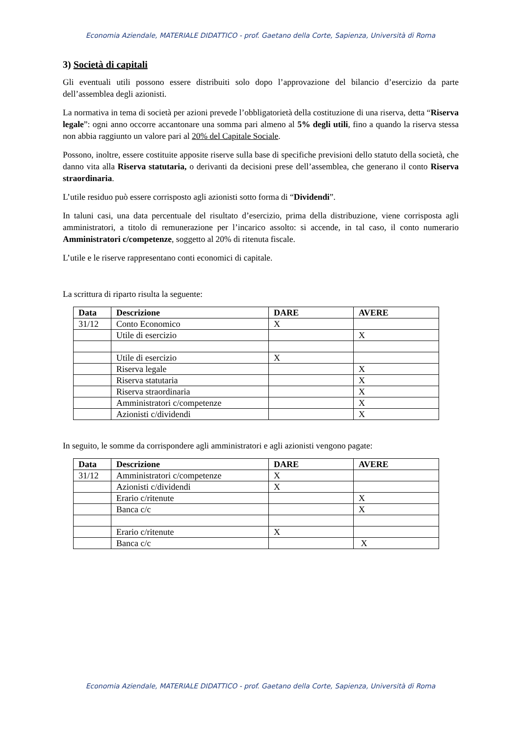Economia Aziendale, MATERIALE DIDATTICO - prof. Gaetano della Corte, Sapienza, Università di Roma
3) Società di capitali
Gli eventuali utili possono essere distribuiti solo dopo l’approvazione del bilancio d’esercizio da parte dell’assemblea degli azionisti.
La normativa in tema di società per azioni prevede l’obbligatorietà della costituzione di una riserva, detta “Riserva legale”: ogni anno occorre accantonare una somma pari almeno al 5% degli utili, fino a quando la riserva stessa non abbia raggiunto un valore pari al 20% del Capitale Sociale.
Possono, inoltre, essere costituite apposite riserve sulla base di specifiche previsioni dello statuto della società, che danno vita alla Riserva statutaria, o derivanti da decisioni prese dell’assemblea, che generano il conto Riserva straordinaria.
L’utile residuo può essere corrisposto agli azionisti sotto forma di “Dividendi”.
In taluni casi, una data percentuale del risultato d’esercizio, prima della distribuzione, viene corrisposta agli amministratori, a titolo di remunerazione per l’incarico assolto: si accende, in tal caso, il conto numerario Amministratori c/competenze, soggetto al 20% di ritenuta fiscale.
L’utile e le riserve rappresentano conti economici di capitale.
La scrittura di riparto risulta la seguente:
| Data | Descrizione | DARE | AVERE |
| --- | --- | --- | --- |
| 31/12 | Conto Economico | X | |
| | Utile di esercizio | | X |
| | Utile di esercizio | X | |
| | Riserva legale | | X |
| | Riserva statutaria | | X |
| | Riserva straordinaria | | X |
| | Amministratori c/competenze | | X |
| | Azionisti c/dividendi | | X |
In seguito, le somme da corrispondere agli amministratori e agli azionisti vengono pagate:
| Data | Descrizione | DARE | AVERE |
| --- | --- | --- | --- |
| 31/12 | Amministratori c/competenze | X | |
| | Azionisti c/dividendi | X | |
| | Erario c/ritenute | | X |
| | Banca c/c | | X |
| | Erario c/ritenute | X | |
| | Banca c/c | | X |
Economia Aziendale, MATERIALE DIDATTICO - prof. Gaetano della Corte, Sapienza, Università di Roma